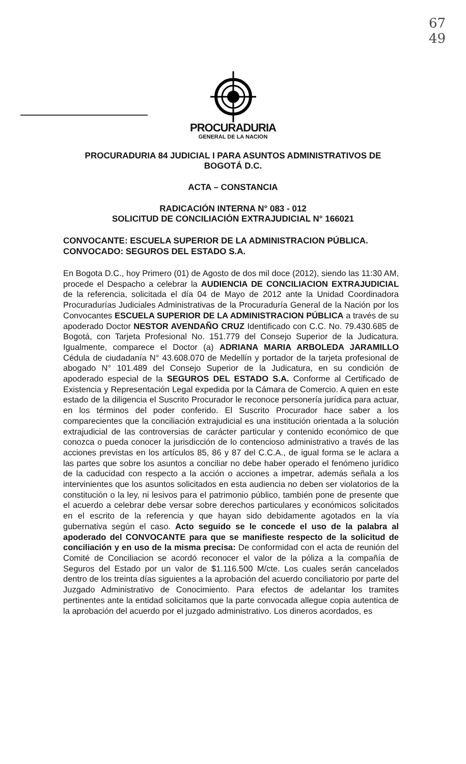67
49
PROCURADURIA
GENERAL DE LA NACION
PROCURADURIA 84 JUDICIAL I PARA ASUNTOS ADMINISTRATIVOS DE
BOGOTÁ D.C.
ACTA – CONSTANCIA
RADICACIÓN INTERNA N° 083 - 012
SOLICITUD DE CONCILIACIÓN EXTRAJUDICIAL N° 166021
CONVOCANTE: ESCUELA SUPERIOR DE LA ADMINISTRACION PÚBLICA.
CONVOCADO: SEGUROS DEL ESTADO S.A.
En Bogota D.C., hoy Primero (01) de Agosto de dos mil doce (2012), siendo las 11:30 AM, procede el Despacho a celebrar la AUDIENCIA DE CONCILIACION EXTRAJUDICIAL de la referencia, solicitada el día 04 de Mayo de 2012 ante la Unidad Coordinadora Procuradurías Judiciales Administrativas de la Procuraduría General de la Nación por los Convocantes ESCUELA SUPERIOR DE LA ADMINISTRACION PÚBLICA a través de su apoderado Doctor NESTOR AVENDAÑO CRUZ Identificado con C.C. No. 79.430.685 de Bogotá, con Tarjeta Profesional No. 151.779 del Consejo Superior de la Judicatura. Igualmente, comparece el Doctor (a) ADRIANA MARIA ARBOLEDA JARAMILLO Cédula de ciudadanía N° 43.608.070 de Medellín y portador de la tarjeta profesional de abogado N° 101.489 del Consejo Superior de la Judicatura, en su condición de apoderado especial de la SEGUROS DEL ESTADO S.A. Conforme al Certificado de Existencia y Representación Legal expedida por la Cámara de Comercio. A quien en este estado de la diligencia el Suscrito Procurador le reconoce personería jurídica para actuar, en los términos del poder conferido. El Suscrito Procurador hace saber a los comparecientes que la conciliación extrajudicial es una institución orientada a la solución extrajudicial de las controversias de carácter particular y contenido económico de que conozca o pueda conocer la jurisdicción de lo contencioso administrativo a través de las acciones previstas en los artículos 85, 86 y 87 del C.C.A., de igual forma se le aclara a las partes que sobre los asuntos a conciliar no debe haber operado el fenómeno jurídico de la caducidad con respecto a la acción o acciones a impetrar, además señala a los intervinientes que los asuntos solicitados en esta audiencia no deben ser violatorios de la constitución o la ley, ni lesivos para el patrimonio público, también pone de presente que el acuerdo a celebrar debe versar sobre derechos particulares y económicos solicitados en el escrito de la referencia y que hayan sido debidamente agotados en la vía gubernativa según el caso. Acto seguido se le concede el uso de la palabra al apoderado del CONVOCANTE para que se manifieste respecto de la solicitud de conciliación y en uso de la misma precisa: De conformidad con el acta de reunión del Comité de Conciliacion se acordó reconocer el valor de la póliza a la compañía de Seguros del Estado por un valor de $1.116.500 M/cte. Los cuales serán cancelados dentro de los treinta días siguientes a la aprobación del acuerdo conciliatorio por parte del Juzgado Administrativo de Conocimiento. Para efectos de adelantar los tramites pertinentes ante la entidad solicitamos que la parte convocada allegue copia autentica de la aprobación del acuerdo por el juzgado administrativo. Los dineros acordados, es